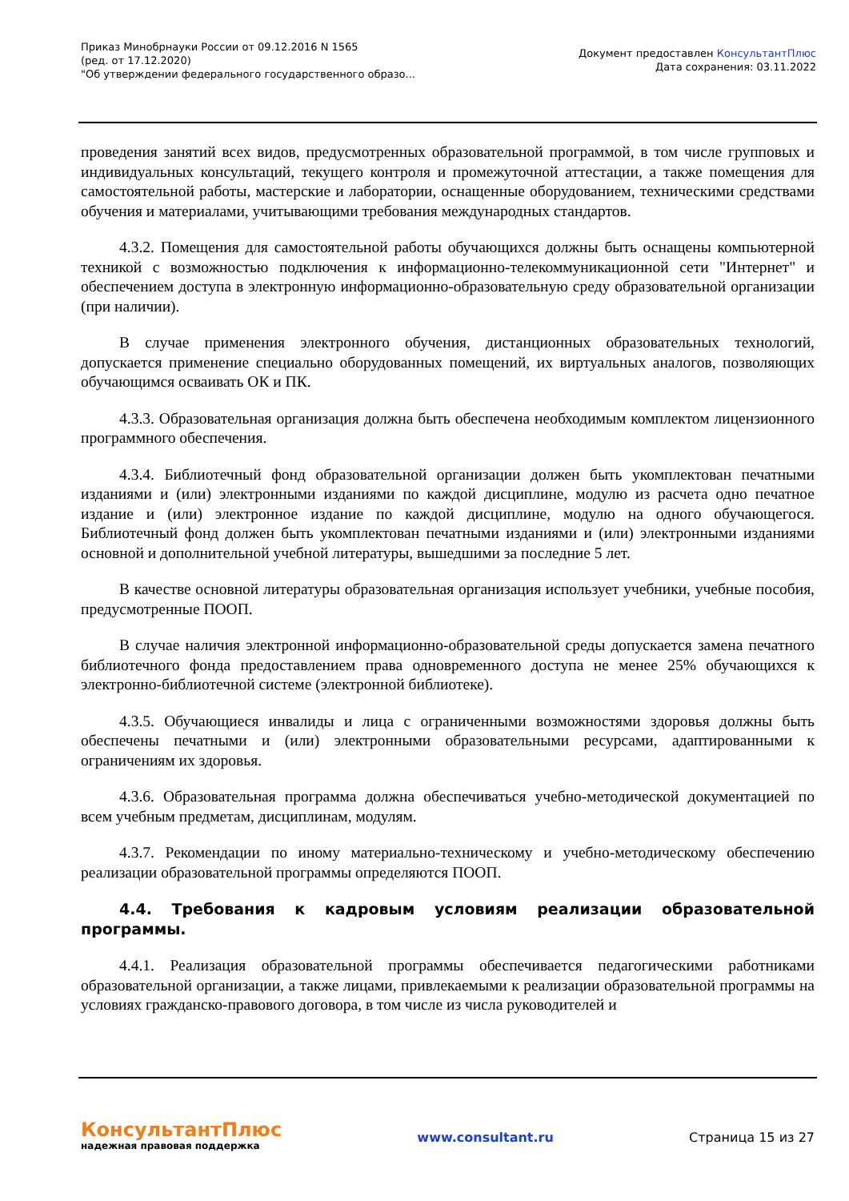Приказ Минобрнауки России от 09.12.2016 N 1565
(ред. от 17.12.2020)
"Об утверждении федерального государственного образо...
Документ предоставлен КонсультантПлюс
Дата сохранения: 03.11.2022
проведения занятий всех видов, предусмотренных образовательной программой, в том числе групповых и индивидуальных консультаций, текущего контроля и промежуточной аттестации, а также помещения для самостоятельной работы, мастерские и лаборатории, оснащенные оборудованием, техническими средствами обучения и материалами, учитывающими требования международных стандартов.
4.3.2. Помещения для самостоятельной работы обучающихся должны быть оснащены компьютерной техникой с возможностью подключения к информационно-телекоммуникационной сети "Интернет" и обеспечением доступа в электронную информационно-образовательную среду образовательной организации (при наличии).
В случае применения электронного обучения, дистанционных образовательных технологий, допускается применение специально оборудованных помещений, их виртуальных аналогов, позволяющих обучающимся осваивать ОК и ПК.
4.3.3. Образовательная организация должна быть обеспечена необходимым комплектом лицензионного программного обеспечения.
4.3.4. Библиотечный фонд образовательной организации должен быть укомплектован печатными изданиями и (или) электронными изданиями по каждой дисциплине, модулю из расчета одно печатное издание и (или) электронное издание по каждой дисциплине, модулю на одного обучающегося. Библиотечный фонд должен быть укомплектован печатными изданиями и (или) электронными изданиями основной и дополнительной учебной литературы, вышедшими за последние 5 лет.
В качестве основной литературы образовательная организация использует учебники, учебные пособия, предусмотренные ПООП.
В случае наличия электронной информационно-образовательной среды допускается замена печатного библиотечного фонда предоставлением права одновременного доступа не менее 25% обучающихся к электронно-библиотечной системе (электронной библиотеке).
4.3.5. Обучающиеся инвалиды и лица с ограниченными возможностями здоровья должны быть обеспечены печатными и (или) электронными образовательными ресурсами, адаптированными к ограничениям их здоровья.
4.3.6. Образовательная программа должна обеспечиваться учебно-методической документацией по всем учебным предметам, дисциплинам, модулям.
4.3.7. Рекомендации по иному материально-техническому и учебно-методическому обеспечению реализации образовательной программы определяются ПООП.
4.4. Требования к кадровым условиям реализации образовательной программы.
4.4.1. Реализация образовательной программы обеспечивается педагогическими работниками образовательной организации, а также лицами, привлекаемыми к реализации образовательной программы на условиях гражданско-правового договора, в том числе из числа руководителей и
КонсультантПлюс
надежная правовая поддержка
www.consultant.ru Страница 15 из 27